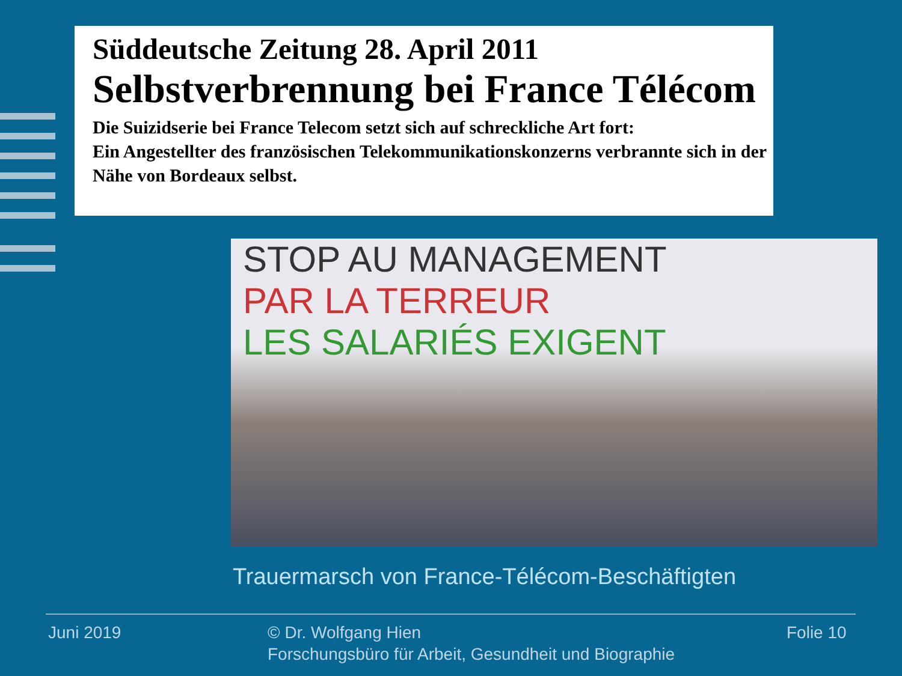Süddeutsche Zeitung 28. April 2011
Selbstverbrennung bei France Télécom
Die Suizidserie bei France Telecom setzt sich auf schreckliche Art fort:
Ein Angestellter des französischen Telekommunikationskonzerns verbrannte sich in der Nähe von Bordeaux selbst.
STOP AU MANAGEMENT
PAR LA TERREUR
LES SALARIÉS EXIGENT
Trauermarsch von France-Télécom-Beschäftigten
Juni 2019
© Dr. Wolfgang Hien
Forschungsbüro für Arbeit, Gesundheit und Biographie
Folie 10